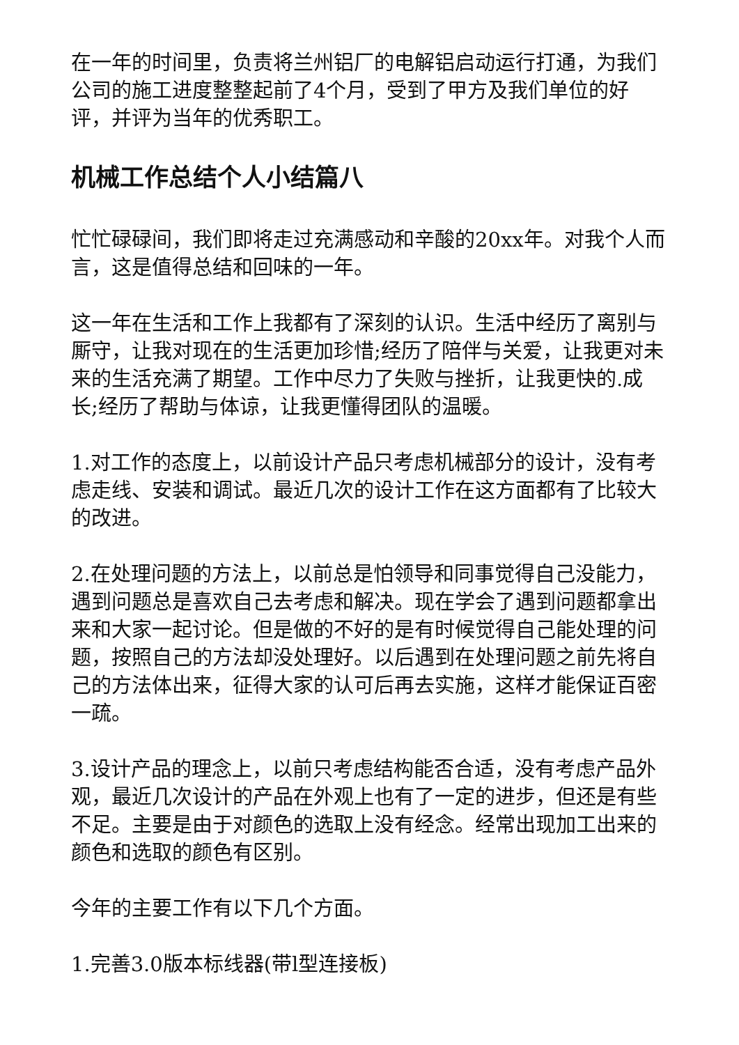在一年的时间里，负责将兰州铝厂的电解铝启动运行打通，为我们公司的施工进度整整起前了4个月，受到了甲方及我们单位的好评，并评为当年的优秀职工。
机械工作总结个人小结篇八
忙忙碌碌间，我们即将走过充满感动和辛酸的20xx年。对我个人而言，这是值得总结和回味的一年。
这一年在生活和工作上我都有了深刻的认识。生活中经历了离别与厮守，让我对现在的生活更加珍惜;经历了陪伴与关爱，让我更对未来的生活充满了期望。工作中尽力了失败与挫折，让我更快的.成长;经历了帮助与体谅，让我更懂得团队的温暖。
1.对工作的态度上，以前设计产品只考虑机械部分的设计，没有考虑走线、安装和调试。最近几次的设计工作在这方面都有了比较大的改进。
2.在处理问题的方法上，以前总是怕领导和同事觉得自己没能力，遇到问题总是喜欢自己去考虑和解决。现在学会了遇到问题都拿出来和大家一起讨论。但是做的不好的是有时候觉得自己能处理的问题，按照自己的方法却没处理好。以后遇到在处理问题之前先将自己的方法体出来，征得大家的认可后再去实施，这样才能保证百密一疏。
3.设计产品的理念上，以前只考虑结构能否合适，没有考虑产品外观，最近几次设计的产品在外观上也有了一定的进步，但还是有些不足。主要是由于对颜色的选取上没有经念。经常出现加工出来的颜色和选取的颜色有区别。
今年的主要工作有以下几个方面。
1.完善3.0版本标线器(带l型连接板)